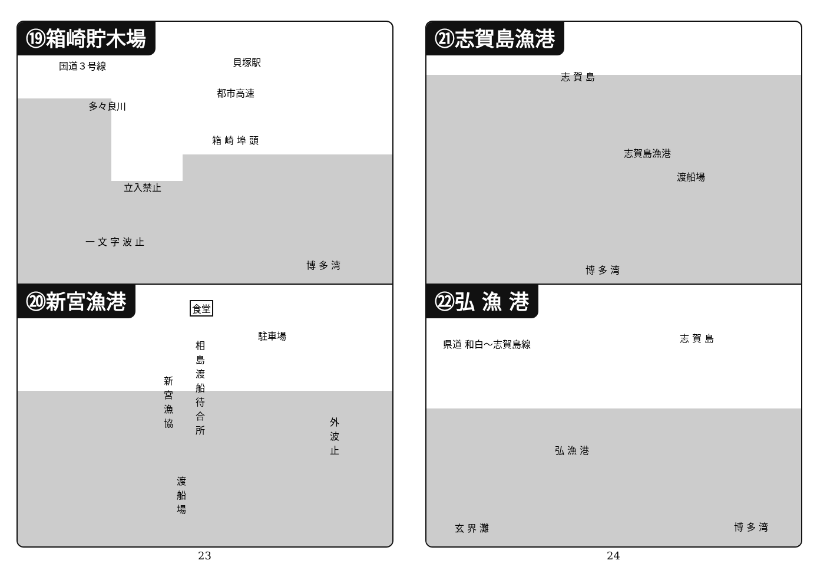⑲箱崎貯木場
国道３号線 貝塚駅
都市高速
箱 崎 埠 頭
多々良川
立入禁止
一 文 字 波 止
博 多 湾
⑳新宮漁港
食堂
駐車場
相島渡船待合所
新宮漁協
外波止
渡船場
㉑志賀島漁港
志 賀 島
志賀島漁港
渡船場
博 多 湾
㉒弘 漁 港
県道 和白～志賀島線
志 賀 島
弘 漁 港
玄 界 灘 博 多 湾
23 24